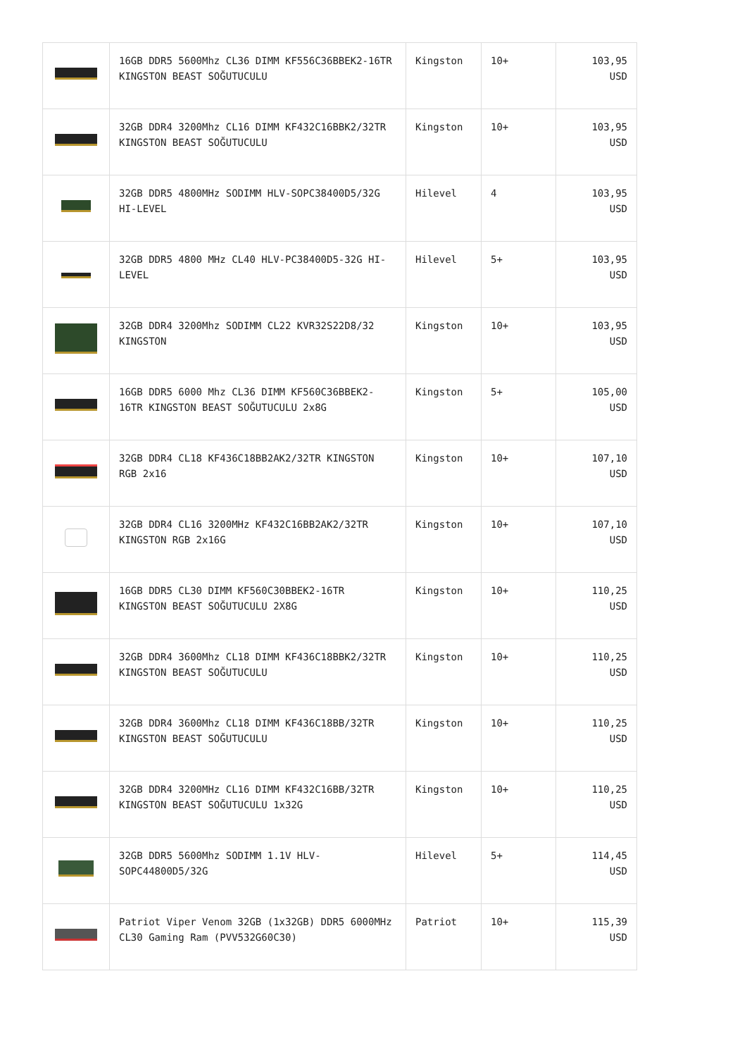| | 16GB DDR5 5600Mhz CL36 DIMM KF556C36BBEK2-16TR KINGSTON BEAST SOĞUTUCULU | Kingston | 10+ | 103,95 USD |
| | 32GB DDR4 3200Mhz CL16 DIMM KF432C16BBK2/32TR KINGSTON BEAST SOĞUTUCULU | Kingston | 10+ | 103,95 USD |
| | 32GB DDR5 4800MHz SODIMM HLV-SOPC38400D5/32G HI-LEVEL | Hilevel | 4 | 103,95 USD |
| | 32GB DDR5 4800 MHz CL40 HLV-PC38400D5-32G HI-LEVEL | Hilevel | 5+ | 103,95 USD |
| | 32GB DDR4 3200Mhz SODIMM CL22 KVR32S22D8/32 KINGSTON | Kingston | 10+ | 103,95 USD |
| | 16GB DDR5 6000 Mhz CL36 DIMM KF560C36BBEK2-16TR KINGSTON BEAST SOĞUTUCULU 2x8G | Kingston | 5+ | 105,00 USD |
| | 32GB DDR4 CL18 KF436C18BB2AK2/32TR KINGSTON RGB 2x16 | Kingston | 10+ | 107,10 USD |
| | 32GB DDR4 CL16 3200MHz KF432C16BB2AK2/32TR KINGSTON RGB 2x16G | Kingston | 10+ | 107,10 USD |
| | 16GB DDR5 CL30 DIMM KF560C30BBEK2-16TR KINGSTON BEAST SOĞUTUCULU 2X8G | Kingston | 10+ | 110,25 USD |
| | 32GB DDR4 3600Mhz CL18 DIMM KF436C18BBK2/32TR KINGSTON BEAST SOĞUTUCULU | Kingston | 10+ | 110,25 USD |
| | 32GB DDR4 3600Mhz CL18 DIMM KF436C18BB/32TR KINGSTON BEAST SOĞUTUCULU | Kingston | 10+ | 110,25 USD |
| | 32GB DDR4 3200MHz CL16 DIMM KF432C16BB/32TR KINGSTON BEAST SOĞUTUCULU 1x32G | Kingston | 10+ | 110,25 USD |
| | 32GB DDR5 5600Mhz SODIMM 1.1V HLV-SOPC44800D5/32G | Hilevel | 5+ | 114,45 USD |
| | Patriot Viper Venom 32GB (1x32GB) DDR5 6000MHz CL30 Gaming Ram (PVV532G60C30) | Patriot | 10+ | 115,39 USD |